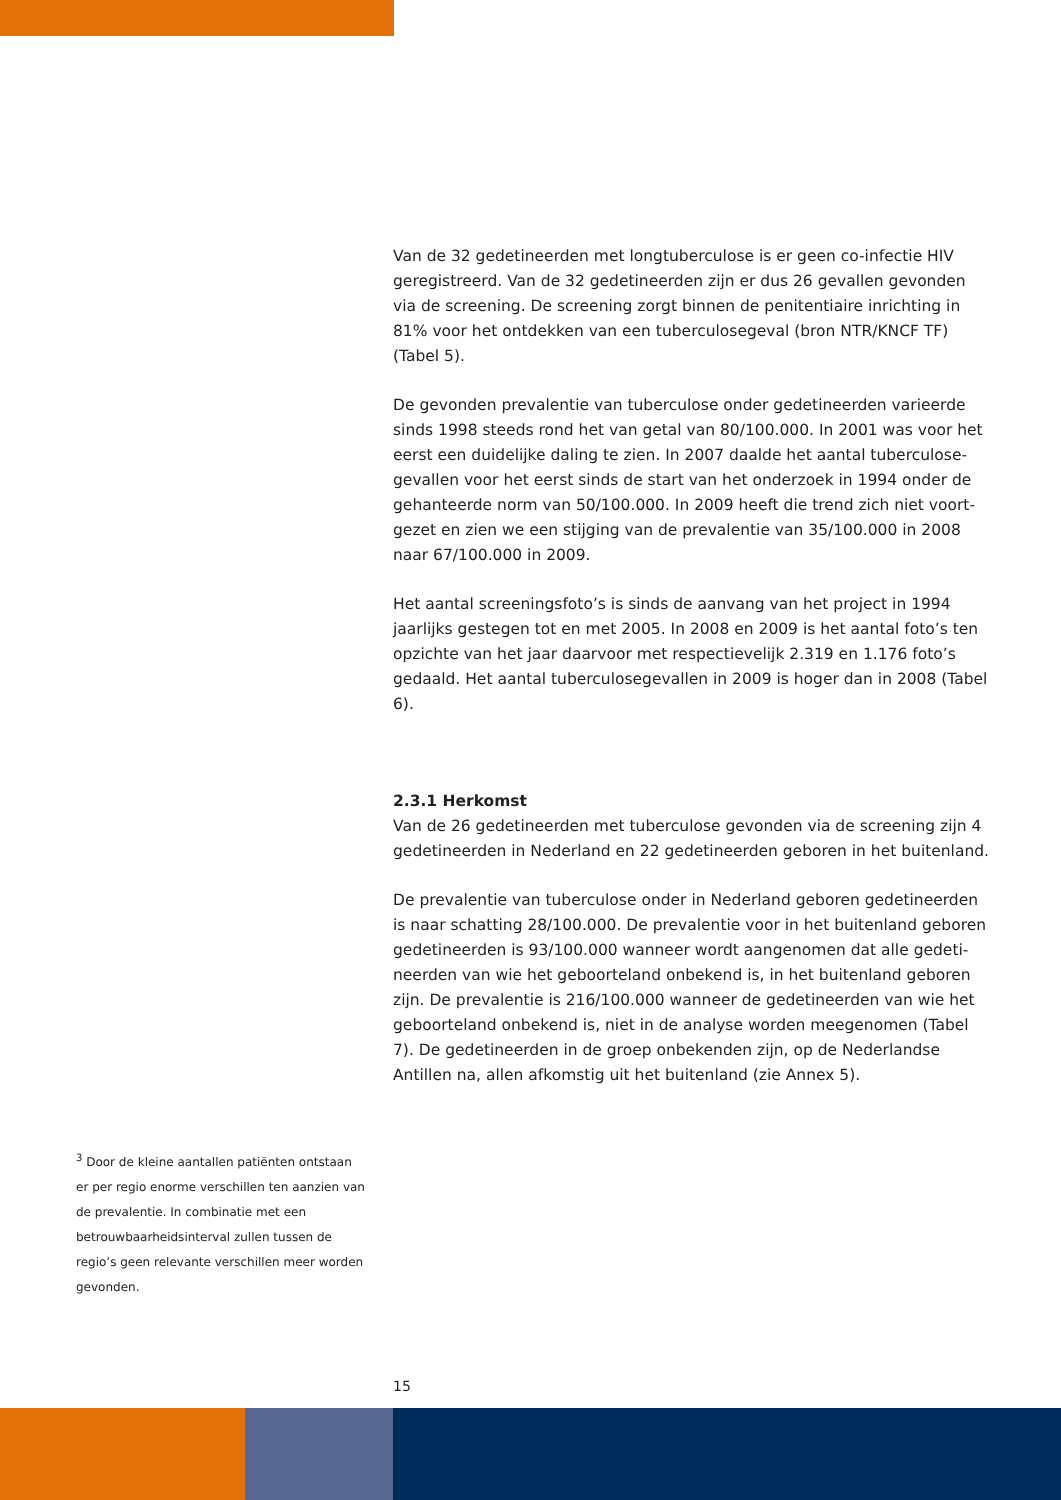Van de 32 gedetineerden met longtuberculose is er geen co-infectie HIV geregistreerd. Van de 32 gedetineerden zijn er dus 26 gevallen gevonden via de screening. De screening zorgt binnen de penitentiaire inrichting in 81% voor het ontdekken van een tuberculosegeval (bron NTR/KNCF TF) (Tabel 5).
De gevonden prevalentie van tuberculose onder gedetineerden varieerde sinds 1998 steeds rond het van getal van 80/100.000. In 2001 was voor het eerst een duidelijke daling te zien. In 2007 daalde het aantal tuberculose-gevallen voor het eerst sinds de start van het onderzoek in 1994 onder de gehanteerde norm van 50/100.000. In 2009 heeft die trend zich niet voort-gezet en zien we een stijging van de prevalentie van 35/100.000 in 2008 naar 67/100.000 in 2009.
Het aantal screeningsfoto’s is sinds de aanvang van het project in 1994 jaarlijks gestegen tot en met 2005. In 2008 en 2009 is het aantal foto’s ten opzichte van het jaar daarvoor met respectievelijk 2.319 en 1.176 foto’s gedaald. Het aantal tuberculosegevallen in 2009 is hoger dan in 2008 (Tabel 6).
2.3.1 Herkomst
Van de 26 gedetineerden met tuberculose gevonden via de screening zijn 4 gedetineerden in Nederland en 22 gedetineerden geboren in het buitenland.
De prevalentie van tuberculose onder in Nederland geboren gedetineerden is naar schatting 28/100.000. De prevalentie voor in het buitenland geboren gedetineerden is 93/100.000 wanneer wordt aangenomen dat alle gedeti-neerden van wie het geboorteland onbekend is, in het buitenland geboren zijn. De prevalentie is 216/100.000 wanneer de gedetineerden van wie het geboorteland onbekend is, niet in de analyse worden meegenomen (Tabel 7). De gedetineerden in de groep onbekenden zijn, op de Nederlandse Antillen na, allen afkomstig uit het buitenland (zie Annex 5).
<sup>3</sup> Door de kleine aantallen patiënten ontstaan er per regio enorme verschillen ten aanzien van de prevalentie. In combinatie met een betrouwbaarheidsinterval zullen tussen de regio’s geen relevante verschillen meer worden gevonden.
15